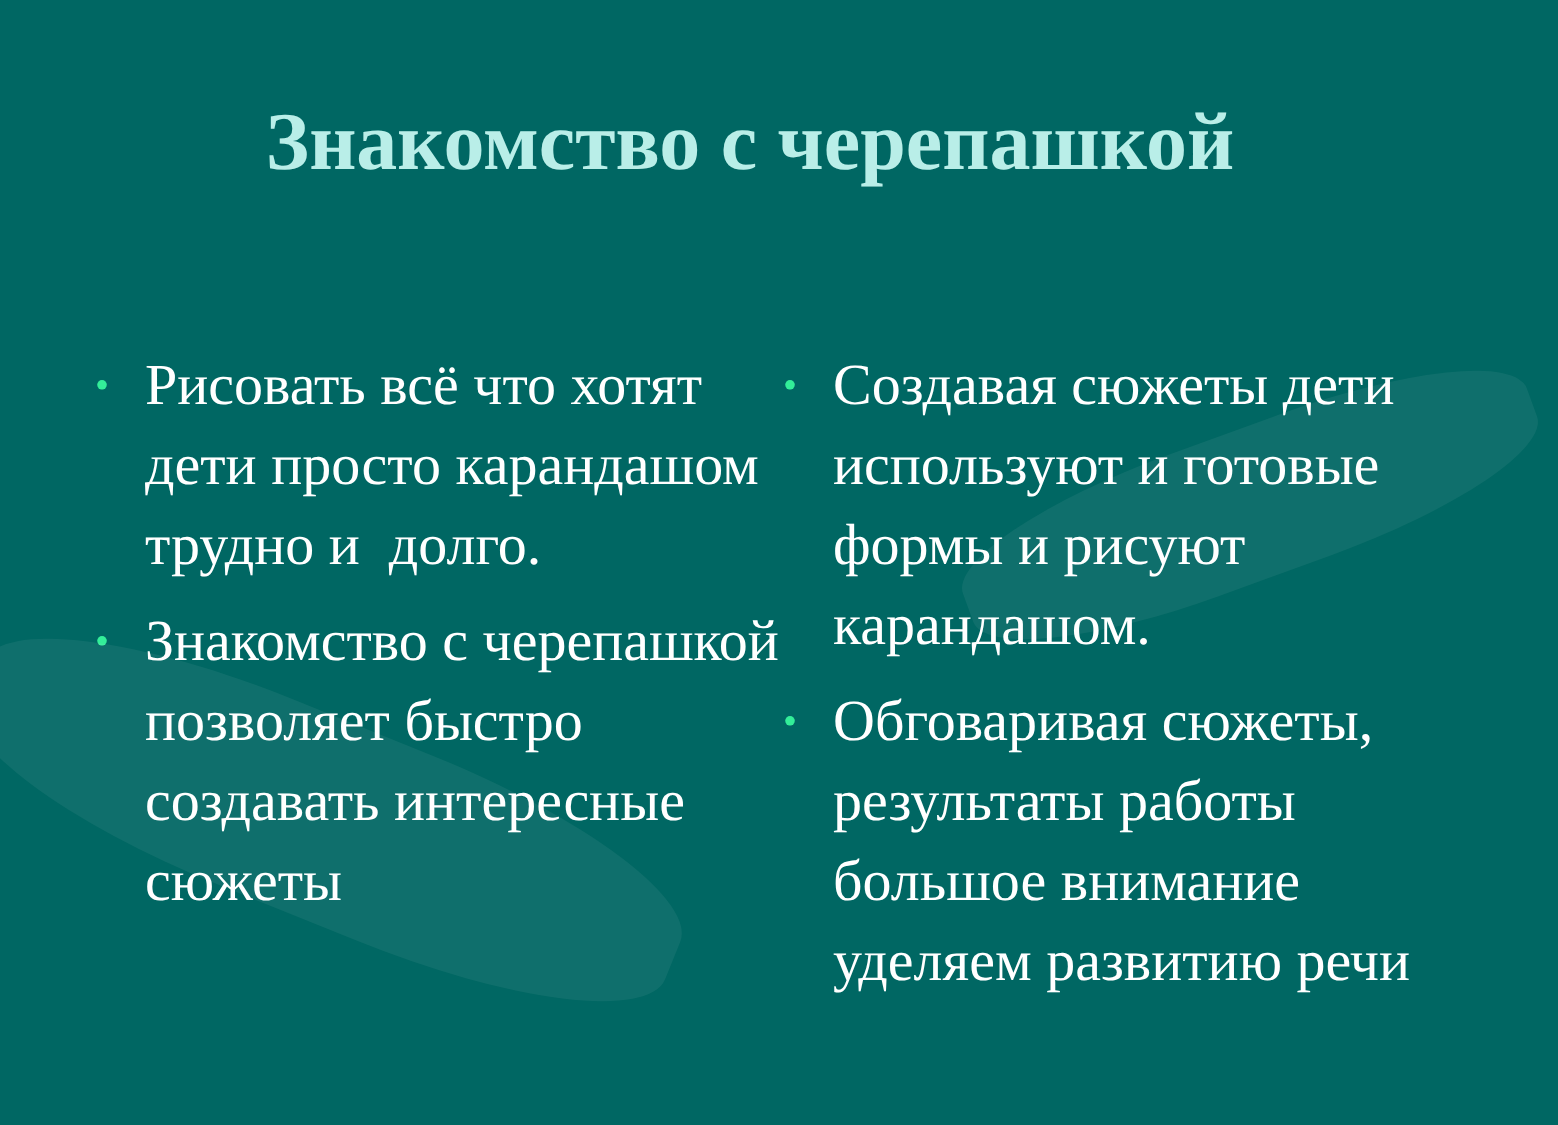Знакомство с черепашкой
• Рисовать всё что хотят дети просто карандашом трудно и долго.
• Знакомство с черепашкой позволяет быстро создавать интересные сюжеты
• Создавая сюжеты дети используют и готовые формы и рисуют карандашом.
• Обговаривая сюжеты, результаты работы большое внимание уделяем развитию речи